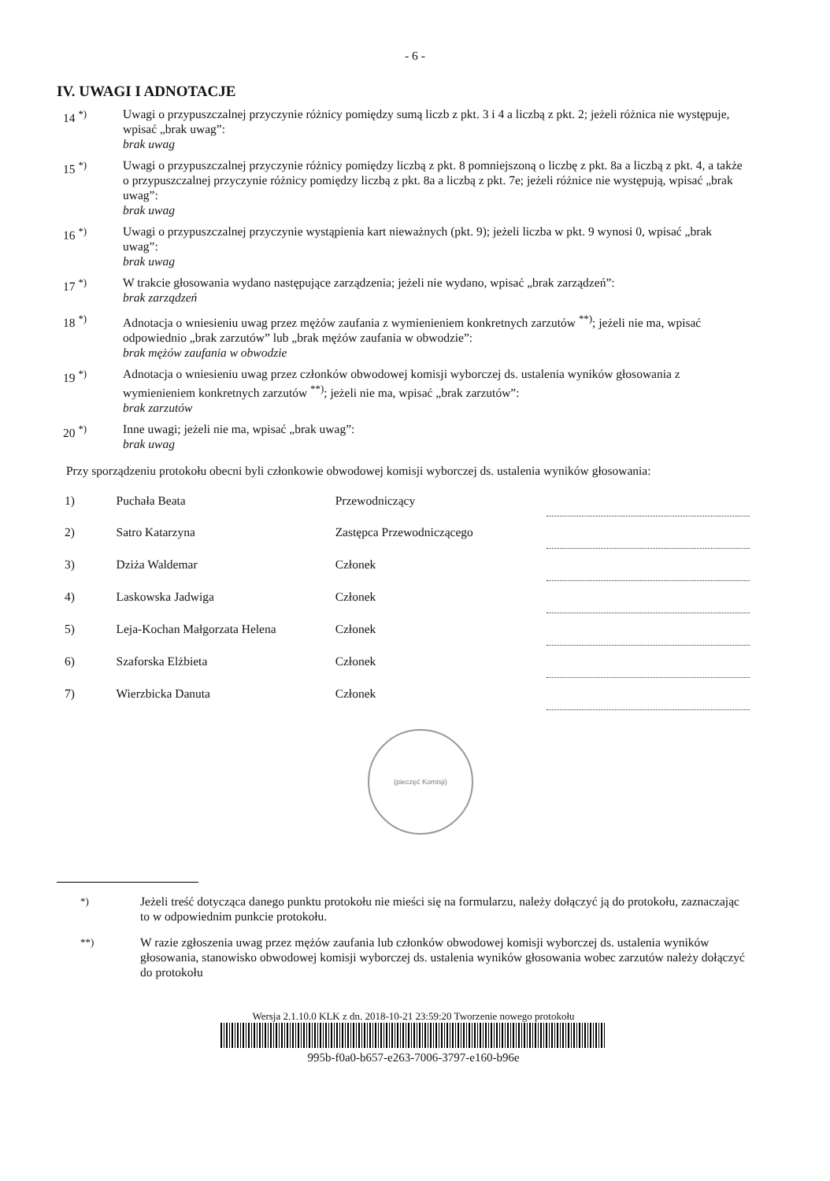- 6 -
IV. UWAGI I ADNOTACJE
14 <sup>*)</sup> Uwagi o przypuszczalnej przyczynie różnicy pomiędzy sumą liczb z pkt. 3 i 4 a liczbą z pkt. 2; jeżeli różnica nie występuje, wpisać „brak uwag”:
brak uwag
15 <sup>*)</sup> Uwagi o przypuszczalnej przyczynie różnicy pomiędzy liczbą z pkt. 8 pomniejszoną o liczbę z pkt. 8a a liczbą z pkt. 4, a także o przypuszczalnej przyczynie różnicy pomiędzy liczbą z pkt. 8a a liczbą z pkt. 7e; jeżeli różnice nie występują, wpisać „brak uwag”:
brak uwag
16 <sup>*)</sup> Uwagi o przypuszczalnej przyczynie wystąpienia kart nieważnych (pkt. 9); jeżeli liczba w pkt. 9 wynosi 0, wpisać „brak uwag”:
brak uwag
17 <sup>*)</sup> W trakcie głosowania wydano następujące zarządzenia; jeżeli nie wydano, wpisać „brak zarządzeń”:
brak zarządzeń
18 <sup>*)</sup> Adnotacja o wniesieniu uwag przez mężów zaufania z wymienieniem konkretnych zarzutów <sup>**)</sup>; jeżeli nie ma, wpisać odpowiednio „brak zarzutów” lub „brak mężów zaufania w obwodzie”:
brak mężów zaufania w obwodzie
19 <sup>*)</sup> Adnotacja o wniesieniu uwag przez członków obwodowej komisji wyborczej ds. ustalenia wyników głosowania z wymienieniem konkretnych zarzutów <sup>**)</sup>; jeżeli nie ma, wpisać „brak zarzutów”:
brak zarzutów
20 <sup>*)</sup> Inne uwagi; jeżeli nie ma, wpisać „brak uwag”:
brak uwag
Przy sporządzeniu protokołu obecni byli członkowie obwodowej komisji wyborczej ds. ustalenia wyników głosowania:
| 1) | Puchała Beata | Przewodniczący | |
| 2) | Satro Katarzyna | Zastępca Przewodniczącego | |
| 3) | Dziża Waldemar | Członek | |
| 4) | Laskowska Jadwiga | Członek | |
| 5) | Leja-Kochan Małgorzata Helena | Członek | |
| 6) | Szaforska Elżbieta | Członek | |
| 7) | Wierzbicka Danuta | Członek | |
(pieczęć Komisji)
<sup>*)</sup> Jeżeli treść dotycząca danego punktu protokołu nie mieści się na formularzu, należy dołączyć ją do protokołu, zaznaczając to w odpowiednim punkcie protokołu.
<sup>**)</sup> W razie zgłoszenia uwag przez mężów zaufania lub członków obwodowej komisji wyborczej ds. ustalenia wyników głosowania, stanowisko obwodowej komisji wyborczej ds. ustalenia wyników głosowania wobec zarzutów należy dołączyć do protokołu
Wersja 2.1.10.0 KLK z dn. 2018-10-21 23:59:20 Tworzenie nowego protokołu
995b-f0a0-b657-e263-7006-3797-e160-b96e